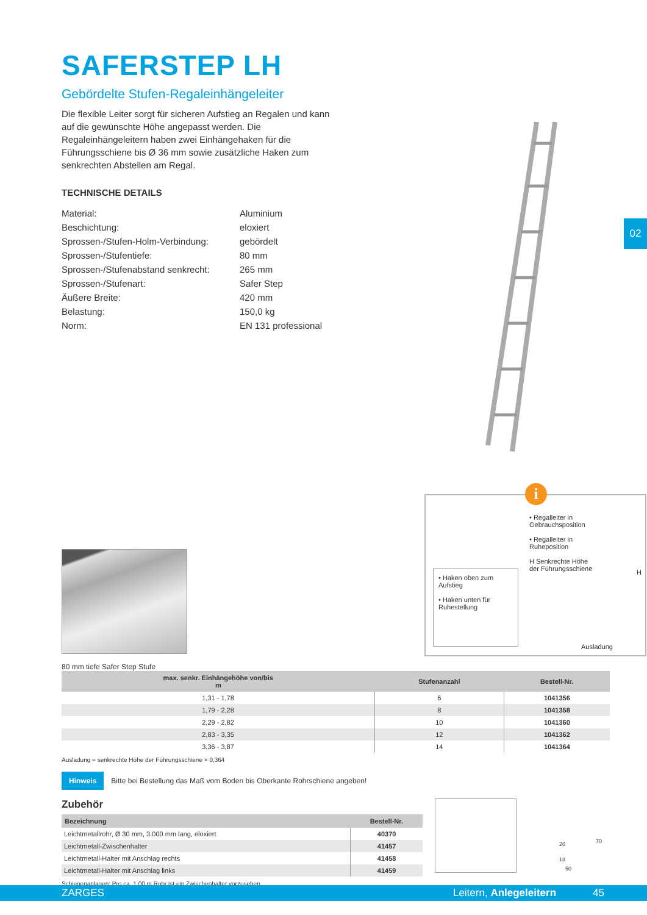02
SAFERSTEP LH
Gebördelte Stufen-Regaleinhängeleiter
Die flexible Leiter sorgt für sicheren Aufstieg an Regalen und kann auf die gewünschte Höhe angepasst werden. Die Regaleinhängeleitern haben zwei Einhängehaken für die Führungsschiene bis Ø 36 mm sowie zusätzliche Haken zum senkrechten Abstellen am Regal.
TECHNISCHE DETAILS
| Material: | Aluminium |
| Beschichtung: | eloxiert |
| Sprossen-/Stufen-Holm-Verbindung: | gebördelt |
| Sprossen-/Stufentiefe: | 80 mm |
| Sprossen-/Stufenabstand senkrecht: | 265 mm |
| Sprossen-/Stufenart: | Safer Step |
| Äußere Breite: | 420 mm |
| Belastung: | 150,0 kg |
| Norm: | EN 131 professional |
80 mm tiefe Safer Step Stufe
i
• Regalleiter in Gebrauchsposition
• Regalleiter in Ruheposition
H Senkrechte Höhe der Führungsschiene
• Haken oben zum Aufstieg
• Haken unten für Ruhestellung
H
Ausladung
| max. senkr. Einhängehöhe von/bis m | Stufenanzahl | Bestell-Nr. |
| --- | --- | --- |
| 1,31 - 1,78 | 6 | 1041356 |
| 1,79 - 2,28 | 8 | 1041358 |
| 2,29 - 2,82 | 10 | 1041360 |
| 2,83 - 3,35 | 12 | 1041362 |
| 3,36 - 3,87 | 14 | 1041364 |
Ausladung = senkrechte Höhe der Führungsschiene × 0,364
Hinweis Bitte bei Bestellung das Maß vom Boden bis Oberkante Rohrschiene angeben!
Zubehör
| Bezeichnung | Bestell-Nr. |
| --- | --- |
| Leichtmetallrohr, Ø 30 mm, 3.000 mm lang, eloxiert | 40370 |
| Leichtmetall-Zwischenhalter | 41457 |
| Leichtmetall-Halter mit Anschlag rechts | 41458 |
| Leichtmetall-Halter mit Anschlag links | 41459 |
Schienenanlagen: Pro ca. 1,00 m Rohr ist ein Zwischenhalter vorzusehen.
26
18
70
50
ZARGES Leitern, Anlegeleitern 45